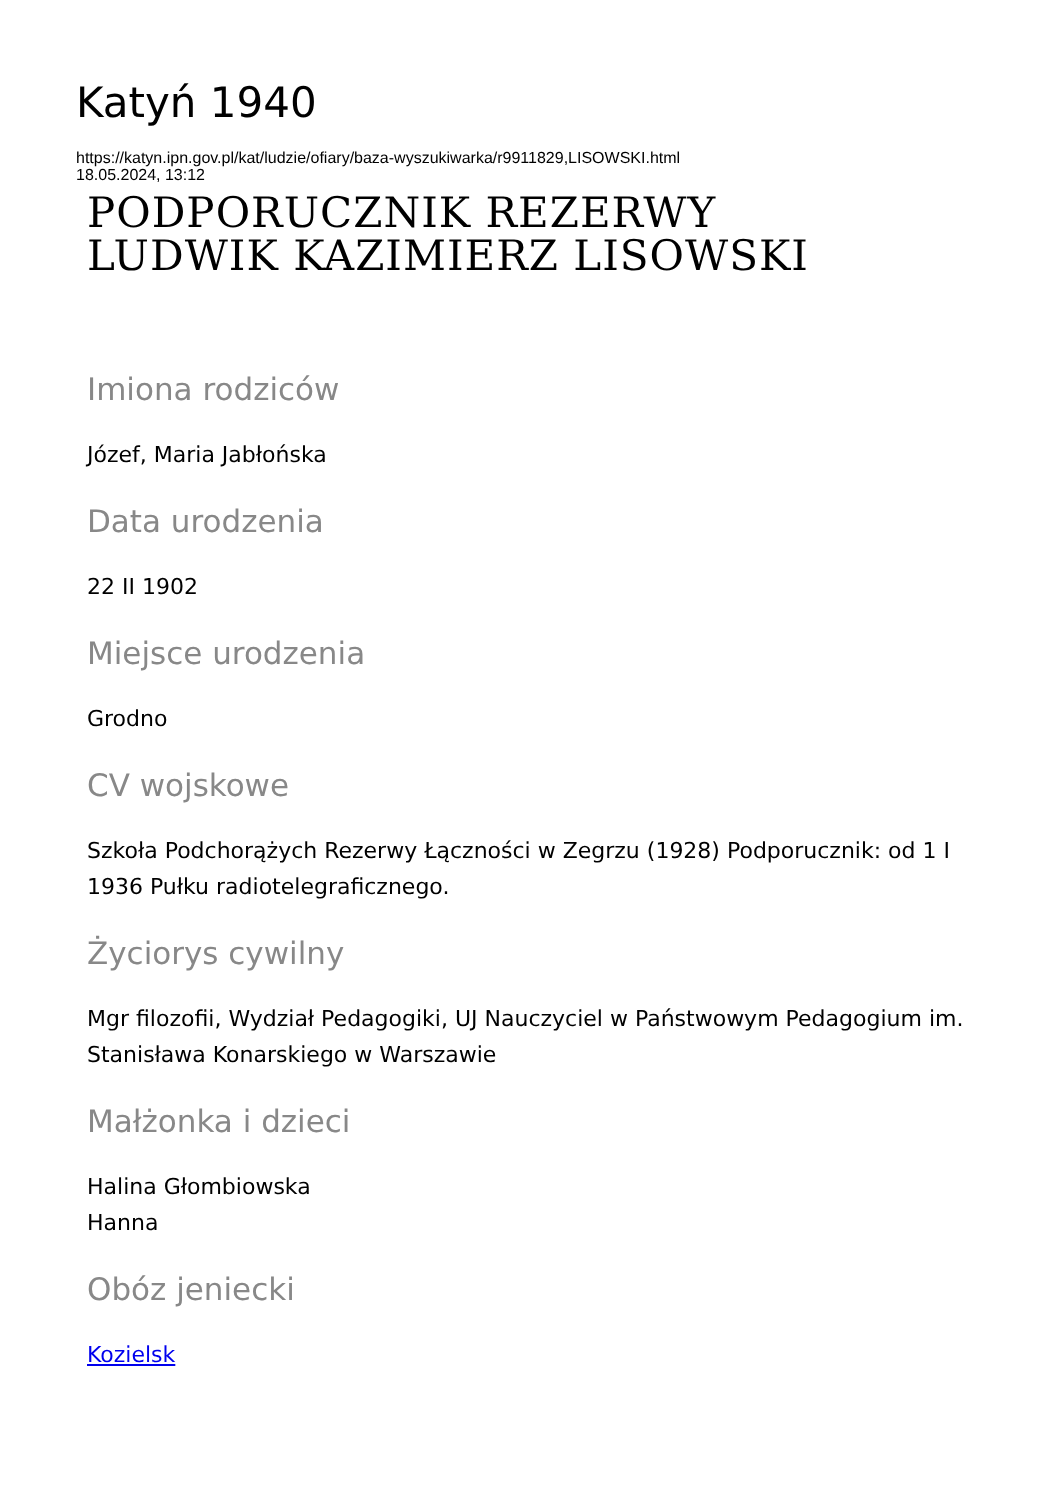Katyń 1940
https://katyn.ipn.gov.pl/kat/ludzie/ofiary/baza-wyszukiwarka/r9911829,LISOWSKI.html
18.05.2024, 13:12
PODPORUCZNIK REZERWY
LUDWIK KAZIMIERZ LISOWSKI
Imiona rodziców
Józef, Maria Jabłońska
Data urodzenia
22 II 1902
Miejsce urodzenia
Grodno
CV wojskowe
Szkoła Podchorążych Rezerwy Łączności w Zegrzu (1928) Podporucznik: od 1 I 1936 Pułku radiotelegraficznego.
Życiorys cywilny
Mgr filozofii, Wydział Pedagogiki, UJ Nauczyciel w Państwowym Pedagogium im. Stanisława Konarskiego w Warszawie
Małżonka i dzieci
Halina Głombiowska
Hanna
Obóz jeniecki
Kozielsk